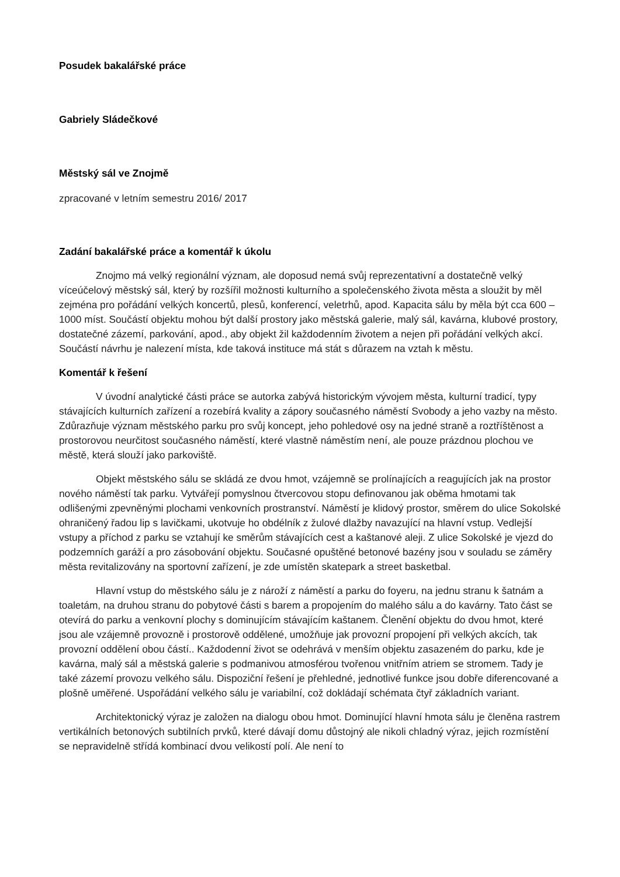Posudek bakalářské práce
Gabriely Sládečkové
Městský sál ve Znojmě
zpracované v letním semestru 2016/ 2017
Zadání bakalářské práce a komentář k úkolu
Znojmo má velký regionální význam, ale doposud nemá svůj reprezentativní a dostatečně velký víceúčelový městský sál, který by rozšířil možnosti kulturního a společenského života města a sloužit by měl zejména pro pořádání velkých koncertů, plesů, konferencí, veletrhů, apod. Kapacita sálu by měla být cca 600 – 1000 míst. Součástí objektu mohou být další prostory jako městská galerie, malý sál, kavárna, klubové prostory, dostatečné zázemí, parkování, apod., aby objekt žil každodenním životem a nejen při pořádání velkých akcí. Součástí návrhu je nalezení místa, kde taková instituce má stát s důrazem na vztah k městu.
Komentář k řešení
V úvodní analytické části práce se autorka zabývá historickým vývojem města, kulturní tradicí, typy stávajících kulturních zařízení a rozebírá kvality a zápory současného náměstí Svobody a jeho vazby na město. Zdůrazňuje význam městského parku pro svůj koncept, jeho pohledové osy na jedné straně a roztříštěnost a prostorovou neurčitost současného náměstí, které vlastně náměstím není, ale pouze prázdnou plochou ve městě, která slouží jako parkoviště.
Objekt městského sálu se skládá ze dvou hmot, vzájemně se prolínajících a reagujících jak na prostor nového náměstí tak parku. Vytvářejí pomyslnou čtvercovou stopu definovanou jak oběma hmotami tak odlišenými zpevněnými plochami venkovních prostranství. Náměstí je klidový prostor, směrem do ulice Sokolské ohraničený řadou lip s lavičkami, ukotvuje ho obdélník z žulové dlažby navazující na hlavní vstup. Vedlejší vstupy a příchod z parku se vztahují ke směrům stávajících cest a kaštanové aleji. Z ulice Sokolské je vjezd do podzemních garáží a pro zásobování objektu. Současné opuštěné betonové bazény jsou v souladu se záměry města revitalizovány na sportovní zařízení, je zde umístěn skatepark a street basketbal.
Hlavní vstup do městského sálu je z nároží z náměstí a parku do foyeru, na jednu stranu k šatnám a toaletám, na druhou stranu do pobytové části s barem a propojením do malého sálu a do kavárny. Tato část se otevírá do parku a venkovní plochy s dominujícím stávajícím kaštanem. Členění objektu do dvou hmot, které jsou ale vzájemně provozně i prostorově oddělené, umožňuje jak provozní propojení při velkých akcích, tak provozní oddělení obou částí.. Každodenní život se odehrává v menším objektu zasazeném do parku, kde je kavárna, malý sál a městská galerie s podmanivou atmosférou tvořenou vnitřním atriem se stromem. Tady je také zázemí provozu velkého sálu. Dispoziční řešení je přehledné, jednotlivé funkce jsou dobře diferencované a plošně uměřené. Uspořádání velkého sálu je variabilní, což dokládají schémata čtyř základních variant.
Architektonický výraz je založen na dialogu obou hmot. Dominující hlavní hmota sálu je členěna rastrem vertikálních betonových subtilních prvků, které dávají domu důstojný ale nikoli chladný výraz, jejich rozmístění se nepravidelně střídá kombinací dvou velikostí polí. Ale není to